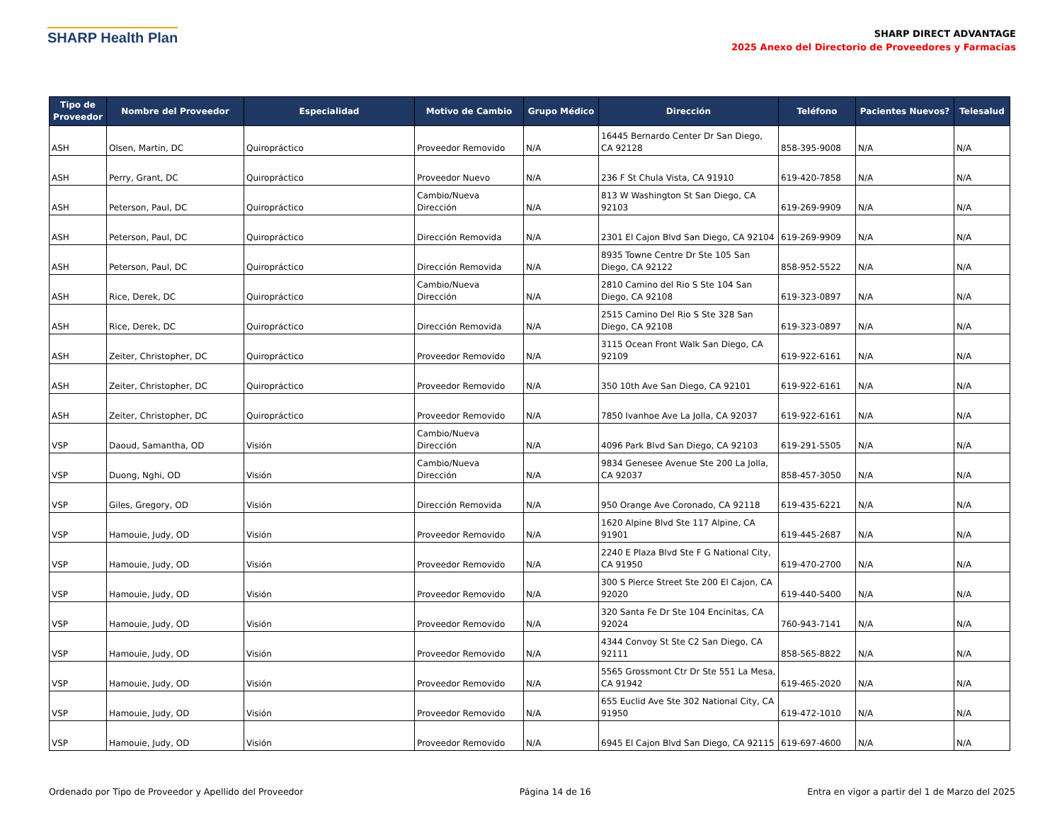SHARP Health Plan
SHARP DIRECT ADVANTAGE
2025 Anexo del Directorio de Proveedores y Farmacias
| Tipo de Proveedor | Nombre del Proveedor | Especialidad | Motivo de Cambio | Grupo Médico | Dirección | Teléfono | Pacientes Nuevos? | Telesalud |
| --- | --- | --- | --- | --- | --- | --- | --- | --- |
| ASH | Olsen, Martin, DC | Quiropráctico | Proveedor Removido | N/A | 16445 Bernardo Center Dr San Diego, CA 92128 | 858-395-9008 | N/A | N/A |
| ASH | Perry, Grant, DC | Quiropráctico | Proveedor Nuevo | N/A | 236 F St Chula Vista, CA 91910 | 619-420-7858 | N/A | N/A |
| ASH | Peterson, Paul, DC | Quiropráctico | Cambio/Nueva Dirección | N/A | 813 W Washington St San Diego, CA 92103 | 619-269-9909 | N/A | N/A |
| ASH | Peterson, Paul, DC | Quiropráctico | Dirección Removida | N/A | 2301 El Cajon Blvd San Diego, CA 92104 | 619-269-9909 | N/A | N/A |
| ASH | Peterson, Paul, DC | Quiropráctico | Dirección Removida | N/A | 8935 Towne Centre Dr Ste 105 San Diego, CA 92122 | 858-952-5522 | N/A | N/A |
| ASH | Rice, Derek, DC | Quiropráctico | Cambio/Nueva Dirección | N/A | 2810 Camino del Rio S Ste 104 San Diego, CA 92108 | 619-323-0897 | N/A | N/A |
| ASH | Rice, Derek, DC | Quiropráctico | Dirección Removida | N/A | 2515 Camino Del Rio S Ste 328 San Diego, CA 92108 | 619-323-0897 | N/A | N/A |
| ASH | Zeiter, Christopher, DC | Quiropráctico | Proveedor Removido | N/A | 3115 Ocean Front Walk San Diego, CA 92109 | 619-922-6161 | N/A | N/A |
| ASH | Zeiter, Christopher, DC | Quiropráctico | Proveedor Removido | N/A | 350 10th Ave San Diego, CA 92101 | 619-922-6161 | N/A | N/A |
| ASH | Zeiter, Christopher, DC | Quiropráctico | Proveedor Removido | N/A | 7850 Ivanhoe Ave La Jolla, CA 92037 | 619-922-6161 | N/A | N/A |
| VSP | Daoud, Samantha, OD | Visión | Cambio/Nueva Dirección | N/A | 4096 Park Blvd San Diego, CA 92103 | 619-291-5505 | N/A | N/A |
| VSP | Duong, Nghi, OD | Visión | Cambio/Nueva Dirección | N/A | 9834 Genesee Avenue Ste 200 La Jolla, CA 92037 | 858-457-3050 | N/A | N/A |
| VSP | Giles, Gregory, OD | Visión | Dirección Removida | N/A | 950 Orange Ave Coronado, CA 92118 | 619-435-6221 | N/A | N/A |
| VSP | Hamouie, Judy, OD | Visión | Proveedor Removido | N/A | 1620 Alpine Blvd Ste 117 Alpine, CA 91901 | 619-445-2687 | N/A | N/A |
| VSP | Hamouie, Judy, OD | Visión | Proveedor Removido | N/A | 2240 E Plaza Blvd Ste F G National City, CA 91950 | 619-470-2700 | N/A | N/A |
| VSP | Hamouie, Judy, OD | Visión | Proveedor Removido | N/A | 300 S Pierce Street Ste 200 El Cajon, CA 92020 | 619-440-5400 | N/A | N/A |
| VSP | Hamouie, Judy, OD | Visión | Proveedor Removido | N/A | 320 Santa Fe Dr Ste 104 Encinitas, CA 92024 | 760-943-7141 | N/A | N/A |
| VSP | Hamouie, Judy, OD | Visión | Proveedor Removido | N/A | 4344 Convoy St Ste C2 San Diego, CA 92111 | 858-565-8822 | N/A | N/A |
| VSP | Hamouie, Judy, OD | Visión | Proveedor Removido | N/A | 5565 Grossmont Ctr Dr Ste 551 La Mesa, CA 91942 | 619-465-2020 | N/A | N/A |
| VSP | Hamouie, Judy, OD | Visión | Proveedor Removido | N/A | 655 Euclid Ave Ste 302 National City, CA 91950 | 619-472-1010 | N/A | N/A |
| VSP | Hamouie, Judy, OD | Visión | Proveedor Removido | N/A | 6945 El Cajon Blvd San Diego, CA 92115 | 619-697-4600 | N/A | N/A |
Ordenado por Tipo de Proveedor y Apellido del Proveedor Página 14 de 16 Entra en vigor a partir del 1 de Marzo del 2025